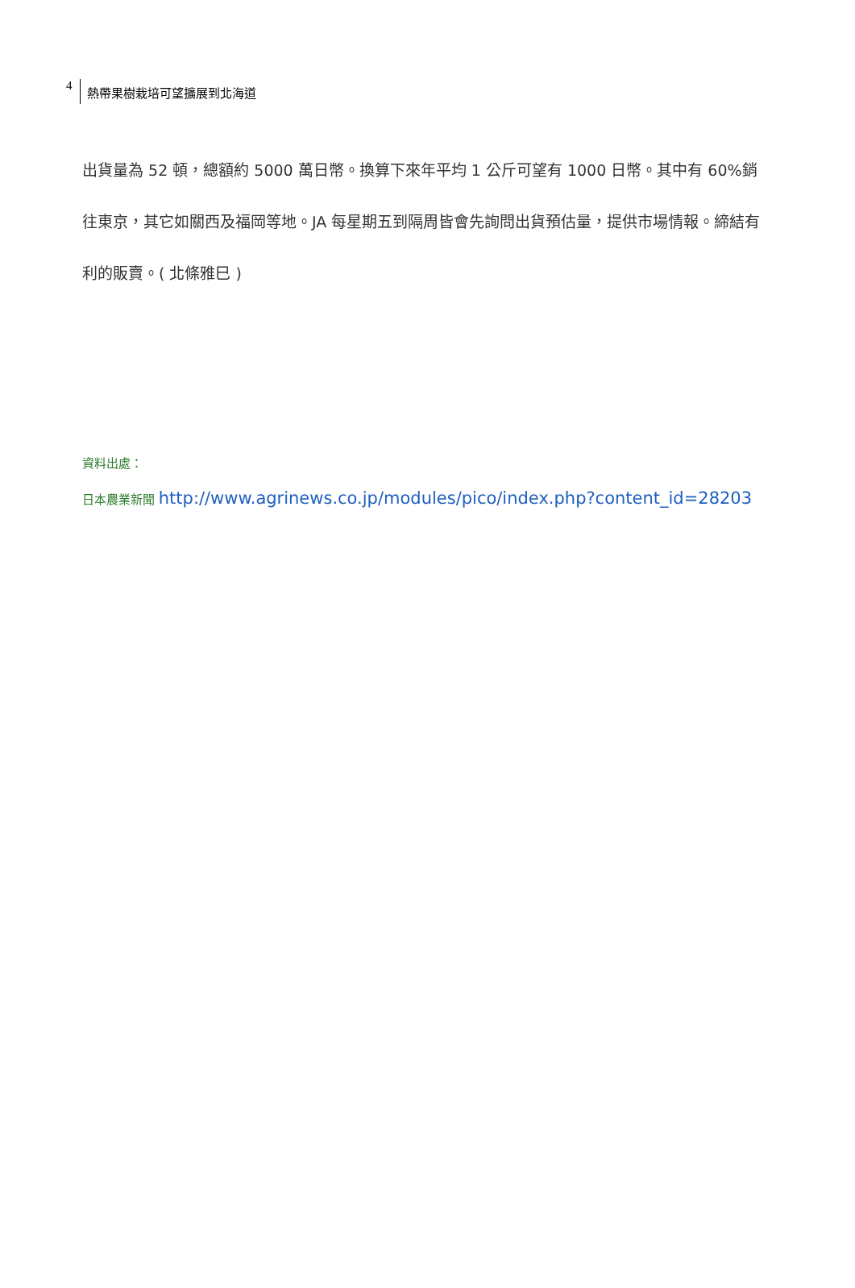4
熱帶果樹栽培可望擴展到北海道
出貨量為 52 頓，總額約 5000 萬日幣。換算下來年平均 1 公斤可望有 1000 日幣。其中有 60%銷往東京，其它如關西及福岡等地。JA 每星期五到隔周皆會先詢問出貨預估量，提供市場情報。締結有利的販賣。( 北條雅巳 )
資料出處：
日本農業新聞 http://www.agrinews.co.jp/modules/pico/index.php?content_id=28203